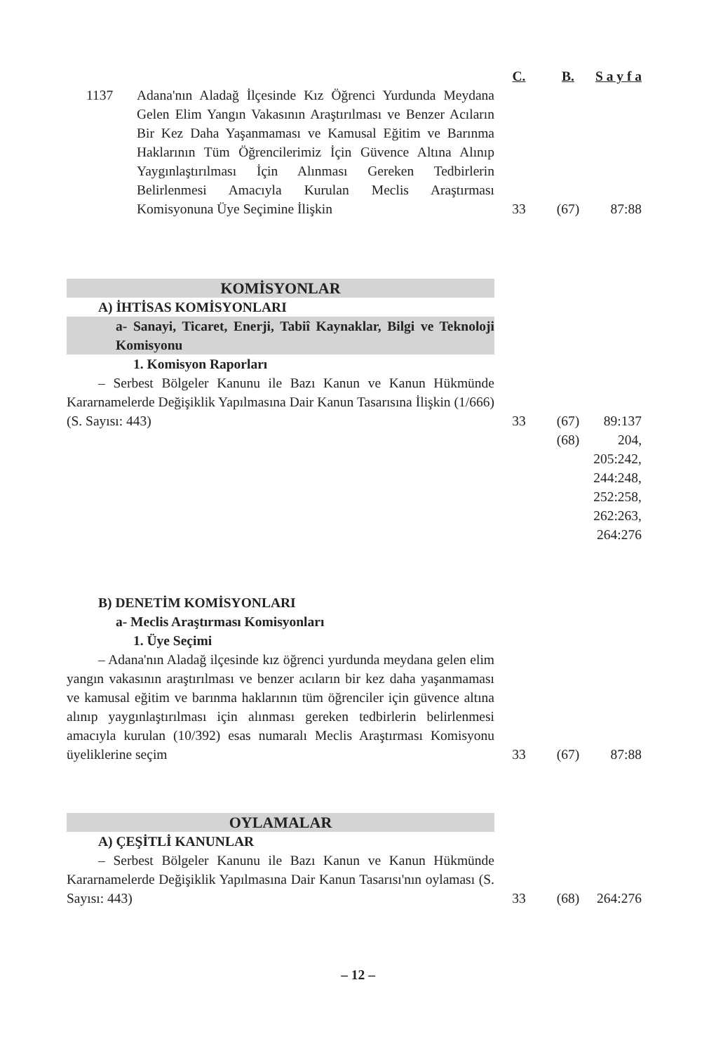| | C. | B. | S a y f a |
| 1137 Adana'nın Aladağ İlçesinde Kız Öğrenci Yurdunda Meydana Gelen Elim Yangın Vakasının Araştırılması ve Benzer Acıların Bir Kez Daha Yaşanmaması ve Kamusal Eğitim ve Barınma Haklarının Tüm Öğrencilerimiz İçin Güvence Altına Alınıp Yaygınlaştırılması İçin Alınması Gereken Tedbirlerin Belirlenmesi Amacıyla Kurulan Meclis Araştırması Komisyonuna Üye Seçimine İlişkin | 33 | (67) | 87:88 |
| KOMİSYONLAR | | | |
| A) İHTİSAS KOMİSYONLARI | | | |
| a- Sanayi, Ticaret, Enerji, Tabiî Kaynaklar, Bilgi ve Teknoloji Komisyonu | | | |
| 1. Komisyon Raporları | | | |
| – Serbest Bölgeler Kanunu ile Bazı Kanun ve Kanun Hükmünde Kararnamelerde Değişiklik Yapılmasına Dair Kanun Tasarısına İlişkin (1/666) (S. Sayısı: 443) | 33 | (67) | 89:137 |
| | | (68) | 204, 205:242, 244:248, 252:258, 262:263, 264:276 |
| B) DENETİM KOMİSYONLARI | | | |
| a- Meclis Araştırması Komisyonları | | | |
| 1. Üye Seçimi | | | |
| – Adana'nın Aladağ ilçesinde kız öğrenci yurdunda meydana gelen elim yangın vakasının araştırılması ve benzer acıların bir kez daha yaşanmaması ve kamusal eğitim ve barınma haklarının tüm öğrenciler için güvence altına alınıp yaygınlaştırılması için alınması gereken tedbirlerin belirlenmesi amacıyla kurulan (10/392) esas numaralı Meclis Araştırması Komisyonu üyeliklerine seçim | 33 | (67) | 87:88 |
| OYLAMALAR | | | |
| A) ÇEŞİTLİ KANUNLAR | | | |
| – Serbest Bölgeler Kanunu ile Bazı Kanun ve Kanun Hükmünde Kararnamelerde Değişiklik Yapılmasına Dair Kanun Tasarısı'nın oylaması (S. Sayısı: 443) | 33 | (68) | 264:276 |
– 12 –